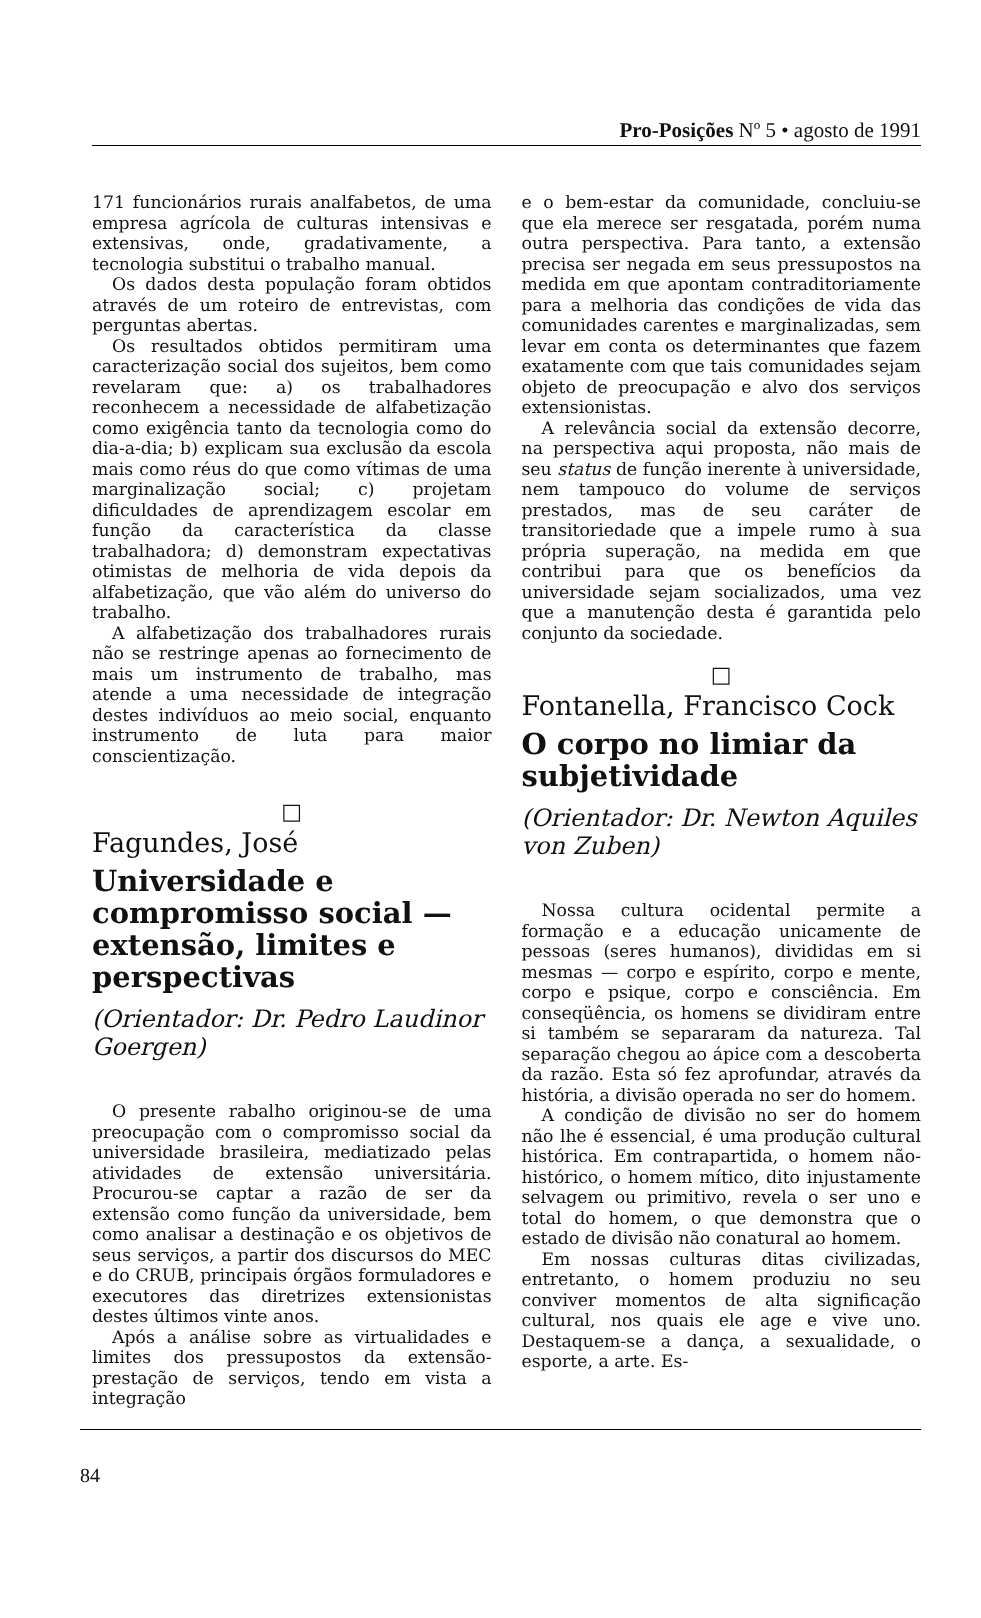Pro-Posições Nº 5 • agosto de 1991
171 funcionários rurais analfabetos, de uma empresa agrícola de culturas intensivas e extensivas, onde, gradativamente, a tecnologia substitui o trabalho manual.
Os dados desta população foram obtidos através de um roteiro de entrevistas, com perguntas abertas.
Os resultados obtidos permitiram uma caracterização social dos sujeitos, bem como revelaram que: a) os trabalhadores reconhecem a necessidade de alfabetização como exigência tanto da tecnologia como do dia-a-dia; b) explicam sua exclusão da escola mais como réus do que como vítimas de uma marginalização social; c) projetam dificuldades de aprendizagem escolar em função da característica da classe trabalhadora; d) demonstram expectativas otimistas de melhoria de vida depois da alfabetização, que vão além do universo do trabalho.
A alfabetização dos trabalhadores rurais não se restringe apenas ao fornecimento de mais um instrumento de trabalho, mas atende a uma necessidade de integração destes indivíduos ao meio social, enquanto instrumento de luta para maior conscientização.
□
Fagundes, José
Universidade e compromisso social — extensão, limites e perspectivas
(Orientador: Dr. Pedro Laudinor Goergen)
O presente rabalho originou-se de uma preocupação com o compromisso social da universidade brasileira, mediatizado pelas atividades de extensão universitária. Procurou-se captar a razão de ser da extensão como função da universidade, bem como analisar a destinação e os objetivos de seus serviços, a partir dos discursos do MEC e do CRUB, principais órgãos formuladores e executores das diretrizes extensionistas destes últimos vinte anos.
Após a análise sobre as virtualidades e limites dos pressupostos da extensão-prestação de serviços, tendo em vista a integração
e o bem-estar da comunidade, concluiu-se que ela merece ser resgatada, porém numa outra perspectiva. Para tanto, a extensão precisa ser negada em seus pressupostos na medida em que apontam contraditoriamente para a melhoria das condições de vida das comunidades carentes e marginalizadas, sem levar em conta os determinantes que fazem exatamente com que tais comunidades sejam objeto de preocupação e alvo dos serviços extensionistas.
A relevância social da extensão decorre, na perspectiva aqui proposta, não mais de seu status de função inerente à universidade, nem tampouco do volume de serviços prestados, mas de seu caráter de transitoriedade que a impele rumo à sua própria superação, na medida em que contribui para que os benefícios da universidade sejam socializados, uma vez que a manutenção desta é garantida pelo conjunto da sociedade.
□
Fontanella, Francisco Cock
O corpo no limiar da subjetividade
(Orientador: Dr. Newton Aquiles von Zuben)
Nossa cultura ocidental permite a formação e a educação unicamente de pessoas (seres humanos), divididas em si mesmas — corpo e espírito, corpo e mente, corpo e psique, corpo e consciência. Em conseqüência, os homens se dividiram entre si também se separaram da natureza. Tal separação chegou ao ápice com a descoberta da razão. Esta só fez aprofundar, através da história, a divisão operada no ser do homem.
A condição de divisão no ser do homem não lhe é essencial, é uma produção cultural histórica. Em contrapartida, o homem não-histórico, o homem mítico, dito injustamente selvagem ou primitivo, revela o ser uno e total do homem, o que demonstra que o estado de divisão não conatural ao homem.
Em nossas culturas ditas civilizadas, entretanto, o homem produziu no seu conviver momentos de alta significação cultural, nos quais ele age e vive uno. Destaquem-se a dança, a sexualidade, o esporte, a arte. Es-
84